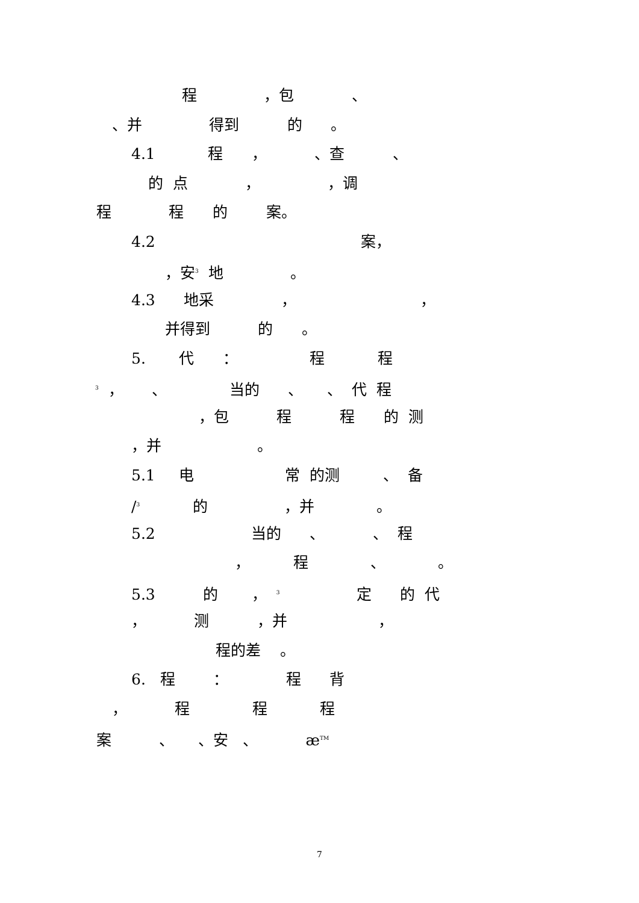程 ，包 、
、并 得到 的 。
4.1 程 ， 、查 、
的 点 ， ，调
程 程 的 案。
4.2 案，
，安<sup>3</sup> 地 。
4.3 地采 ， ，
并得到 的 。
5. 代 ： 程 程
<sup>3</sup> ， 、 当的 、 、 代 程
，包 程 程 的 测
，并 。
5.1 电 常 的测 、 备
/<sup>3</sup> 的 ，并 。
5.2 当的 、 、 程
， 程 、 。
5.3 的 ， <sup>3</sup> 定 的 代
， 测 ，并 ，
程的差 。
6. 程 ： 程 背
， 程 程 程
案 、 、安 、 æ<sup>TM</sup>
7